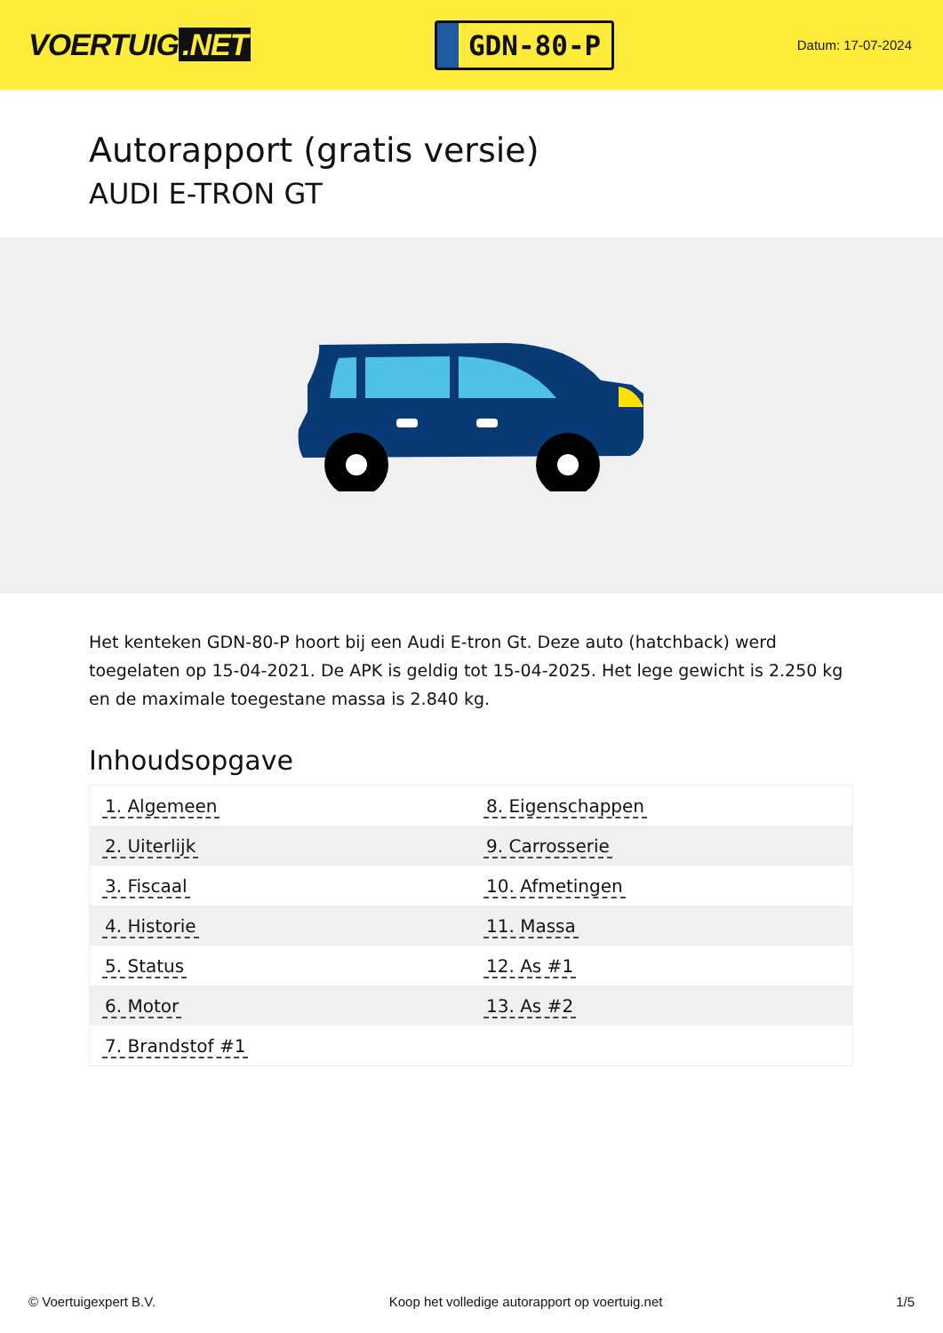VOERTUIG.NET
GDN-80-P
Datum: 17-07-2024
Autorapport (gratis versie)
AUDI E-TRON GT
Het kenteken GDN-80-P hoort bij een Audi E-tron Gt. Deze auto (hatchback) werd toegelaten op 15-04-2021. De APK is geldig tot 15-04-2025. Het lege gewicht is 2.250 kg en de maximale toegestane massa is 2.840 kg.
Inhoudsopgave
| 1. Algemeen | 8. Eigenschappen |
| 2. Uiterlijk | 9. Carrosserie |
| 3. Fiscaal | 10. Afmetingen |
| 4. Historie | 11. Massa |
| 5. Status | 12. As #1 |
| 6. Motor | 13. As #2 |
| 7. Brandstof #1 | |
© Voertuigexpert B.V. Koop het volledige autorapport op voertuig.net 1/5